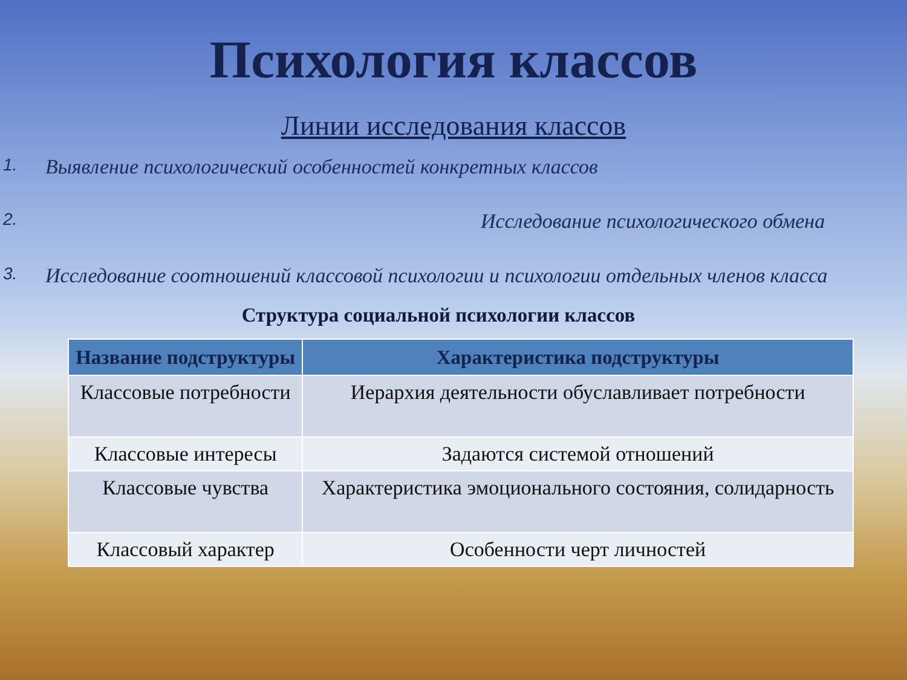Психология классов
Линии исследования классов
1. Выявление психологический особенностей конкретных классов
2. Исследование психологического обмена
3. Исследование соотношений классовой психологии и психологии отдельных членов класса
Структура социальной психологии классов
| Название подструктуры | Характеристика подструктуры |
| --- | --- |
| Классовые потребности | Иерархия деятельности обуславливает потребности |
| Классовые интересы | Задаются системой отношений |
| Классовые чувства | Характеристика эмоционального состояния, солидарность |
| Классовый характер | Особенности черт личностей |